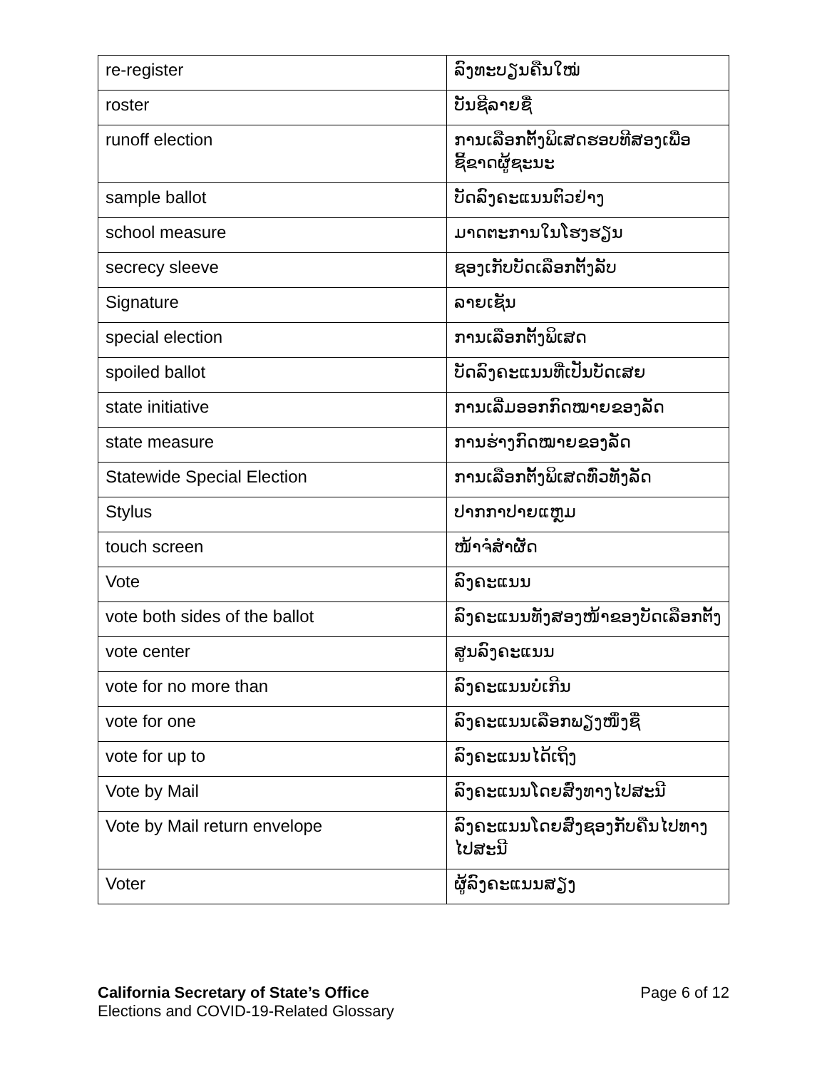| re-register | ລົງທະບຽນຄືນໃໝ່ |
| roster | ບັນຊີລາຍຊື່ |
| runoff election | ການເລືອກຕັ້ງພິເສດຮອບທີສອງເພື່ອຊີ້ຂາດຜູ້ຊະນະ |
| sample ballot | ບັດລົງຄະແນນຕົວຢ່າງ |
| school measure | ມາດຕະການໃນໂຮງຮຽນ |
| secrecy sleeve | ຊອງເກັບບັດເລືອກຕັ້ງລັບ |
| Signature | ລາຍເຊັນ |
| special election | ການເລືອກຕັ້ງພິເສດ |
| spoiled ballot | ບັດລົງຄະແນນທີ່ເປັນບັດເສຍ |
| state initiative | ການເລີ່ມອອກກົດໝາຍຂອງລັດ |
| state measure | ການຮ່າງກົດໝາຍຂອງລັດ |
| Statewide Special Election | ການເລືອກຕັ້ງພິເສດທົ່ວທັງລັດ |
| Stylus | ປາກກາປາຍແຫຼມ |
| touch screen | ໜ້າຈໍສໍາຜັດ |
| Vote | ລົງຄະແນນ |
| vote both sides of the ballot | ລົງຄະແນນທັງສອງໜ້າຂອງບັດເລືອກຕັ້ງ |
| vote center | ສູນລົງຄະແນນ |
| vote for no more than | ລົງຄະແນນບໍ່ເກີນ |
| vote for one | ລົງຄະແນນເລືອກພຽງໜຶ່ງຊື່ |
| vote for up to | ລົງຄະແນນໄດ້ເຖິງ |
| Vote by Mail | ລົງຄະແນນໂດຍສົ່ງທາງໄປສະນີ |
| Vote by Mail return envelope | ລົງຄະແນນໂດຍສົ່ງຊອງກັບຄືນໄປທາງໄປສະນີ |
| Voter | ຜູ້ລົງຄະແນນສຽງ |
Page 6 of 12 California Secretary of State’s Office
Elections and COVID-19-Related Glossary